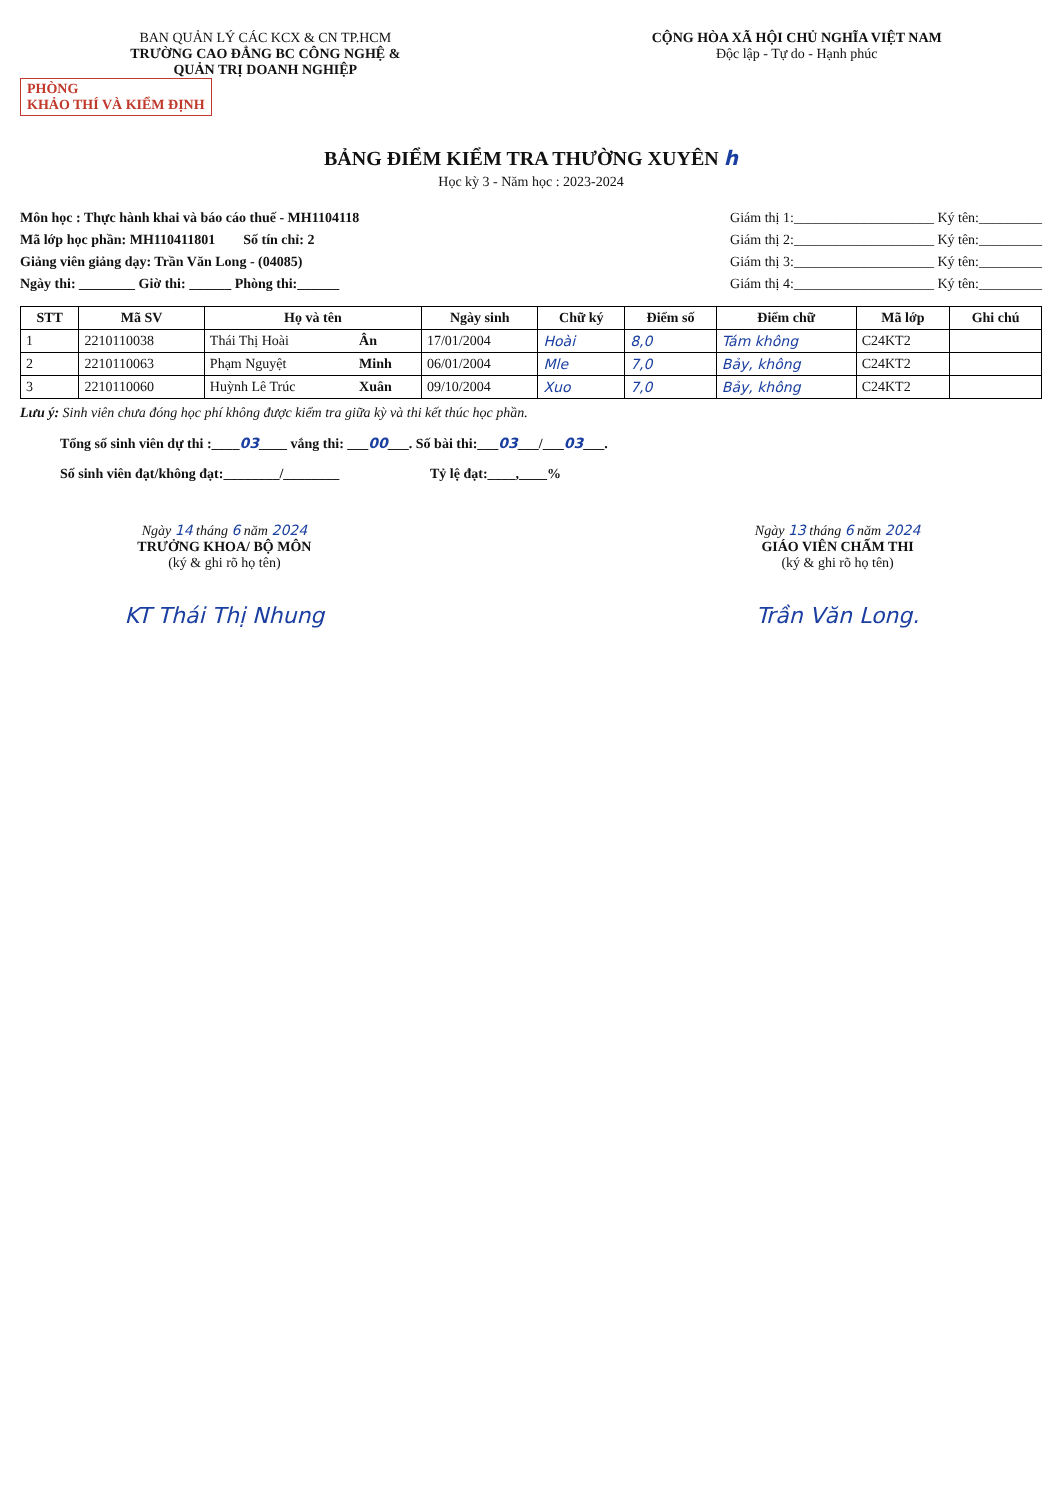BAN QUẢN LÝ CÁC KCX & CN TP.HCM
TRƯỜNG CAO ĐẲNG BC CÔNG NGHỆ &
QUẢN TRỊ DOANH NGHIỆP
CỘNG HÒA XÃ HỘI CHỦ NGHĨA VIỆT NAM
Độc lập - Tự do - Hạnh phúc
PHÒNG
KHẢO THÍ VÀ KIỂM ĐỊNH
BẢNG ĐIỂM KIỂM TRA THƯỜNG XUYÊN h
Học kỳ 3 - Năm học : 2023-2024
Môn học : Thực hành khai và báo cáo thuế - MH1104118
Mã lớp học phần: MH110411801 Số tín chỉ: 2
Giảng viên giảng dạy: Trần Văn Long - (04085)
Ngày thi: ________ Giờ thi: ______ Phòng thi:______
Giám thị 1:____________________ Ký tên:_________
Giám thị 2:____________________ Ký tên:_________
Giám thị 3:____________________ Ký tên:_________
Giám thị 4:____________________ Ký tên:_________
| STT | Mã SV | Họ và tên | | Ngày sinh | Chữ ký | Điểm số | Điểm chữ | Mã lớp | Ghi chú |
| --- | --- | --- | --- | --- | --- | --- | --- | --- | --- |
| 1 | 2210110038 | Thái Thị Hoài | Ân | 17/01/2004 | Hoài | 8,0 | Tám không | C24KT2 | |
| 2 | 2210110063 | Phạm Nguyệt | Minh | 06/01/2004 | Mle | 7,0 | Bảy, không | C24KT2 | |
| 3 | 2210110060 | Huỳnh Lê Trúc | Xuân | 09/10/2004 | Xuo | 7,0 | Bảy, không | C24KT2 | |
Lưu ý: Sinh viên chưa đóng học phí không được kiểm tra giữa kỳ và thi kết thúc học phần.
Tổng số sinh viên dự thi :____03____ vắng thi: ___00___. Số bài thi:___03___/___03___.
Số sinh viên đạt/không đạt:________/________ Tỷ lệ đạt:____,____%
Ngày 14 tháng 6 năm 2024
TRƯỞNG KHOA/ BỘ MÔN
(ký & ghi rõ họ tên)
KT Thái Thị Nhung
Ngày 13 tháng 6 năm 2024
GIÁO VIÊN CHẤM THI
(ký & ghi rõ họ tên)
Trần Văn Long.